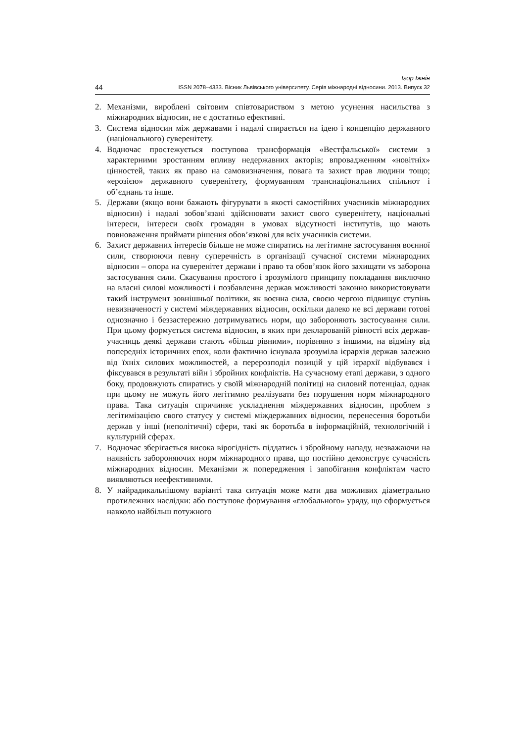Ігор Іжнін
44 ISSN 2078–4333. Вісник Львівського університету. Серія міжнародні відносини. 2013. Випуск 32
2. Механізми, вироблені світовим співтовариством з метою усунення насильства з міжнародних відносин, не є достатньо ефективні.
3. Система відносин між державами і надалі спирається на ідею і концепцію державного (національного) суверенітету.
4. Водночас простежується поступова трансформація «Вестфальської» системи з характерними зростанням впливу недержавних акторів; впровадженням «новітніх» цінностей, таких як право на самовизначення, повага та захист прав людини тощо; «ерозією» державного суверенітету, формуванням транснаціональних спільнот і об’єднань та інше.
5. Держави (якщо вони бажають фігурувати в якості самостійних учасників міжнародних відносин) і надалі зобов’язані здійснювати захист свого суверенітету, національні інтереси, інтереси своїх громадян в умовах відсутності інститутів, що мають повноваження приймати рішення обов’язкові для всіх учасників системи.
6. Захист державних інтересів більше не може спиратись на легітимне застосування воєнної сили, створюючи певну суперечність в організації сучасної системи міжнародних відносин – опора на суверенітет держави і право та обов’язок його захищати vs заборона застосування сили. Скасування простого і зрозумілого принципу покладання виключно на власні силові можливості і позбавлення держав можливості законно використовувати такий інструмент зовнішньої політики, як воєнна сила, своєю чергою підвищує ступінь невизначеності у системі міждержавних відносин, оскільки далеко не всі держави готові однозначно і беззастережно дотримуватись норм, що забороняють застосування сили. При цьому формується система відносин, в яких при декларованій рівності всіх держав-учасниць деякі держави стають «більш рівними», порівняно з іншими, на відміну від попередніх історичних епох, коли фактично існувала зрозуміла ієрархія держав залежно від їхніх силових можливостей, а перерозподіл позицій у цій ієрархії відбувався і фіксувався в результаті війн і збройних конфліктів. На сучасному етапі держави, з одного боку, продовжують спиратись у своїй міжнародній політиці на силовий потенціал, однак при цьому не можуть його легітимно реалізувати без порушення норм міжнародного права. Така ситуація спричиняє ускладнення міждержавних відносин, проблем з легітимізацією свого статусу у системі міждержавних відносин, перенесення боротьби держав у інші (неполітичні) сфери, такі як боротьба в інформаційній, технологічній і культурній сферах.
7. Водночас зберігається висока вірогідність піддатись і збройному нападу, незважаючи на наявність забороняючих норм міжнародного права, що постійно демонструє сучасність міжнародних відносин. Механізми ж попередження і запобігання конфліктам часто виявляються неефективними.
8. У найрадикальнішому варіанті така ситуація може мати два можливих діаметрально протилежних наслідки: або поступове формування «глобального» уряду, що сформується навколо найбільш потужного